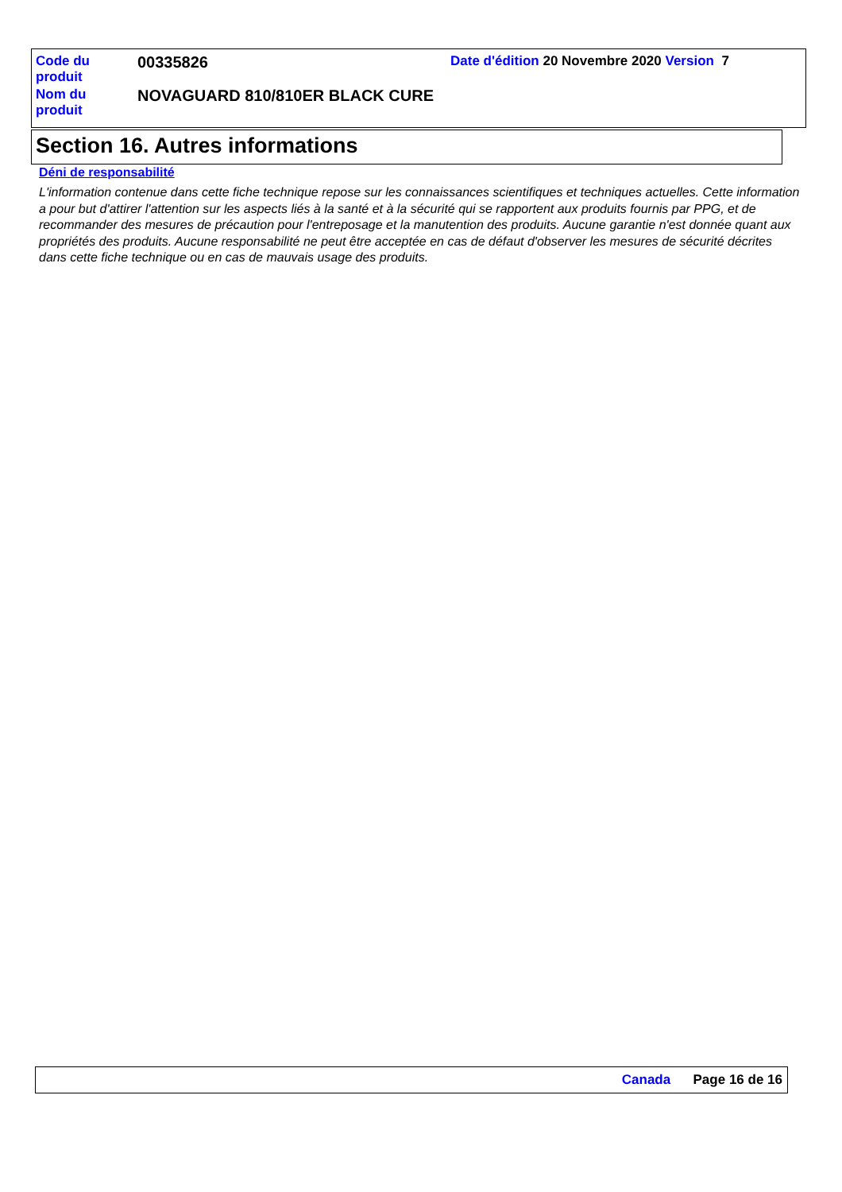| Code du produit | 00335826 | Date d'édition 20 Novembre 2020 Version 7 |
| Nom du produit | NOVAGUARD 810/810ER BLACK CURE | |
Section 16. Autres informations
Déni de responsabilité
L'information contenue dans cette fiche technique repose sur les connaissances scientifiques et techniques actuelles. Cette information a pour but d'attirer l'attention sur les aspects liés à la santé et à la sécurité qui se rapportent aux produits fournis par PPG, et de recommander des mesures de précaution pour l'entreposage et la manutention des produits. Aucune garantie n'est donnée quant aux propriétés des produits. Aucune responsabilité ne peut être acceptée en cas de défaut d'observer les mesures de sécurité décrites dans cette fiche technique ou en cas de mauvais usage des produits.
Canada Page 16 de 16